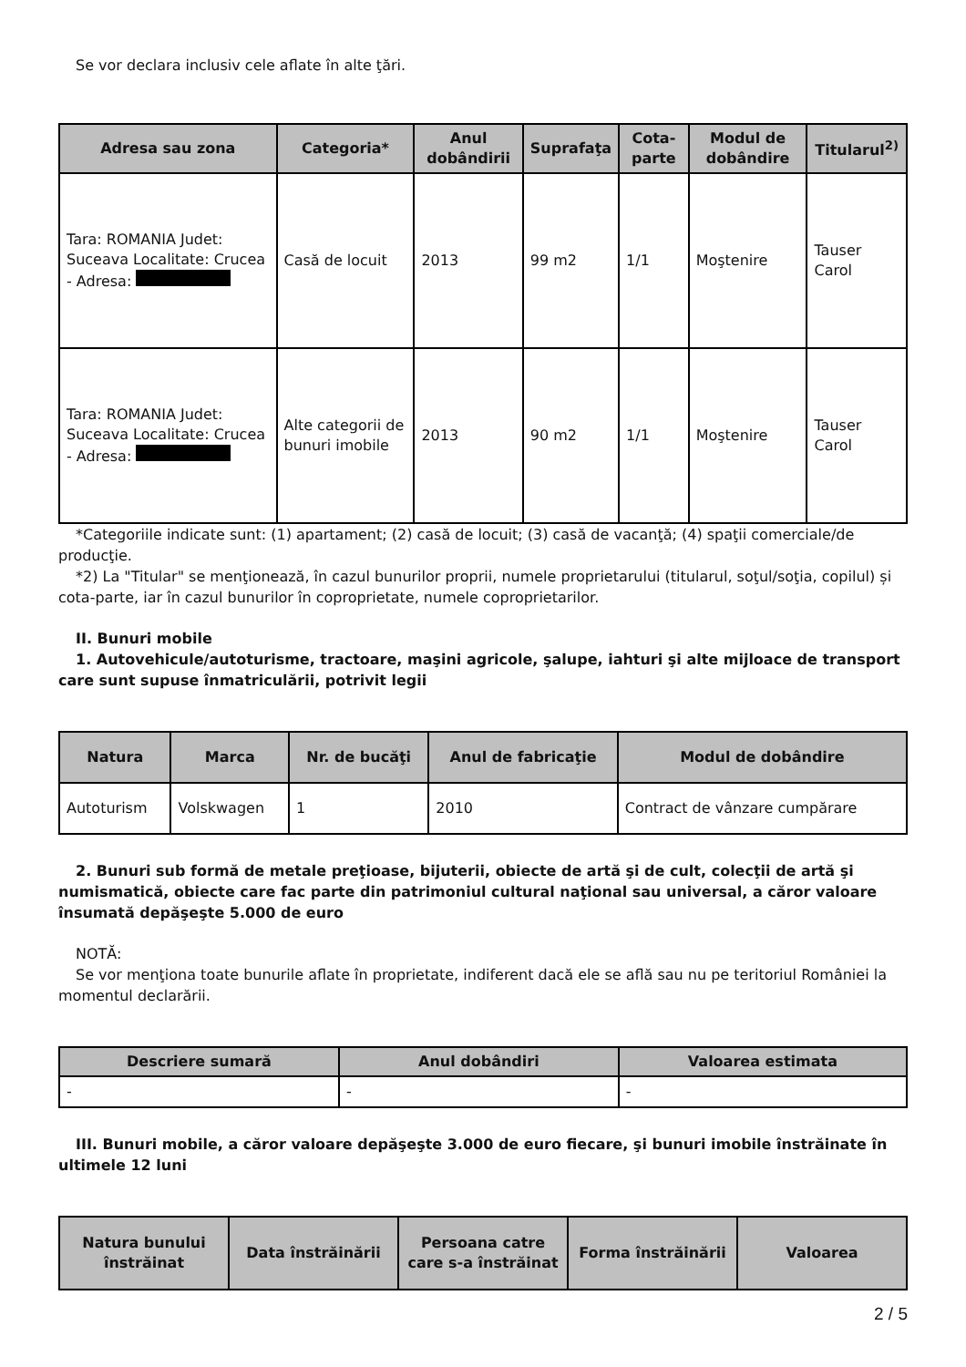Se vor declara inclusiv cele aflate în alte ţări.
| Adresa sau zona | Categoria* | Anul dobândirii | Suprafaţa | Cota-parte | Modul de dobândire | Titularul<sup>2)</sup> |
| --- | --- | --- | --- | --- | --- | --- |
| Tara: ROMANIA Judet: Suceava Localitate: Crucea - Adresa: | Casă de locuit | 2013 | 99 m2 | 1/1 | Moştenire | Tauser Carol |
| Tara: ROMANIA Judet: Suceava Localitate: Crucea - Adresa: | Alte categorii de bunuri imobile | 2013 | 90 m2 | 1/1 | Moştenire | Tauser Carol |
*Categoriile indicate sunt: (1) apartament; (2) casă de locuit; (3) casă de vacanţă; (4) spaţii comerciale/de producţie.
*2) La "Titular" se menţionează, în cazul bunurilor proprii, numele proprietarului (titularul, soţul/soţia, copilul) și cota-parte, iar în cazul bunurilor în coproprietate, numele coproprietarilor.
II. Bunuri mobile
1. Autovehicule/autoturisme, tractoare, maşini agricole, şalupe, iahturi şi alte mijloace de transport care sunt supuse înmatriculării, potrivit legii
| Natura | Marca | Nr. de bucăţi | Anul de fabricaţie | Modul de dobândire |
| --- | --- | --- | --- | --- |
| Autoturism | Volskwagen | 1 | 2010 | Contract de vânzare cumpărare |
2. Bunuri sub formă de metale preţioase, bijuterii, obiecte de artă şi de cult, colecţii de artă şi numismatică, obiecte care fac parte din patrimoniul cultural naţional sau universal, a căror valoare însumată depăşeşte 5.000 de euro
NOTĂ:
Se vor menţiona toate bunurile aflate în proprietate, indiferent dacă ele se află sau nu pe teritoriul României la momentul declarării.
| Descriere sumară | Anul dobândiri | Valoarea estimata |
| --- | --- | --- |
| - | - | - |
III. Bunuri mobile, a căror valoare depăşeşte 3.000 de euro fiecare, şi bunuri imobile înstrăinate în ultimele 12 luni
| Natura bunului înstrăinat | Data înstrăinării | Persoana catre care s-a înstrăinat | Forma înstrăinării | Valoarea |
| --- | --- | --- | --- | --- |
2 / 5